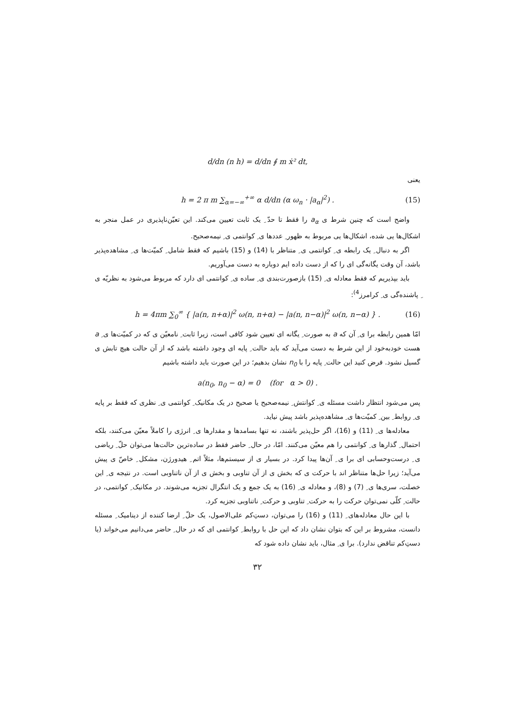d/dn (n h) = d/dn ∮ m ẋ² dt,
یعنی
h = 2 π m ∑<sub>α=−∞</sub><sup>+∞</sup> α d/dn (α ω<sub>n</sub> · |a<sub>α</sub>|<sup>2</sup>) . (15)
واضح است که چنین شرط ی a<sub>α</sub> را فقط تا حدّ ِ یک ثابت تعیین می‌کند. این تعیّن‌ناپذیری در عمل منجر به اشکال‌ها یی شده، اشکال‌ها یی مربوط به ظهور ِ عددها ی ِ کوانتمی ی ِ نیمه‌صحیح.
اگر به دنبال ِ یک رابطه ی ِ کوانتمی ی ِ متناظر با (14) و (15) باشیم که فقط شامل ِ کمیّت‌ها ی ِ مشاهده‌پذیر باشد، آن وقت یگانه‌گی ای را که از دست داده ایم دوباره به دست می‌آوریم.
باید بپذیریم که فقط معادله ی ِ (15) بازصورت‌بندی ی ِ ساده ی ِ کوانتمی ای دارد که مربوط می‌شود به نظریّه ی ِ پاشنده‌گی ی ِ کرامرز<sup>4)</sup>:
h = 4πm ∑<sub>0</sub><sup>∞</sup> { |a(n, n+α)|<sup>2</sup> ω(n, n+α) − |a(n, n−α)|<sup>2</sup> ω(n, n−α) } . (16)
امّا همین رابطه برا ی ِ آن که a به صورت ِ یگانه ای تعیین شود کافی است، زیرا ثابت ِ نامعیّن ی که در کمیّت‌ها ی ِ a هست خودبه‌خود از این شرط به دست می‌آید که باید حالت ِ پایه ای وجود داشته باشد که از آن حالت هیچ تابش ی گسیل نشود. فرض کنید این حالت ِ پایه را با n<sub>0</sub> نشان بدهیم؛ در این صورت باید داشته باشیم
a(n<sub>0</sub>, n<sub>0</sub> − α) = 0 (for α > 0) .
پس می‌شود انتظار داشت مسئله ی ِ کوانتش ِ نیمه‌صحیح یا صحیح در یک مکانیک ِ کوانتمی ی ِ نظری که فقط بر پایه ی ِ روابط ِ بین ِ کمیّت‌ها ی ِ مشاهده‌پذیر باشد پیش نیاید.
معادله‌ها ی ِ (11) و (16)، اگر حل‌پذیر باشند، نه تنها بسامدها و مقدارها ی ِ انرژی را کاملاً معیّن می‌کنند، بلکه احتمال ِ گذارها ی ِ کوانتمی را هم معیّن می‌کنند. امّا، در حال ِ حاضر فقط در ساده‌ترین حالت‌ها می‌توان حلّ ِ ریاضی ی ِ درست‌وحسابی ای برا ی ِ آن‌ها پیدا کرد. در بسیار ی از سیستم‌ها، مثلاً اتم ِ هیدورژن، مشکل ِ خاصّ ی پیش می‌آید؛ زیرا حل‌ها متناظر اند با حرکت ی که بخش ی از آن تناوبی و بخش ی از آن ناتناوبی است. در نتیجه ی ِ این خصلت، سری‌ها ی ِ (7) و (8)، و معادله ی ِ (16) به یک جمع و یک انتگرال تجزیه می‌شوند. در مکانیک ِ کوانتمی، در حالت ِ کلّی نمی‌توان حرکت را به حرکت ِ تناوبی و حرکت ِ ناتناوبی تجزیه کرد.
با این حال معادله‌های ِ (11) و (16) را می‌توان، دست‌ِکم علی‌الاصول، یک حلّ ِ ارضا کننده از دینامیک ِ مسئله دانست، مشروط بر این که بتوان نشان داد که این حل با روابط ِ کوانتمی ای که در حال ِ حاضر می‌دانیم می‌خواند (یا دست‌ِکم تناقض ندارد). برا ی ِ مثال، باید نشان داده شود که
۳۲